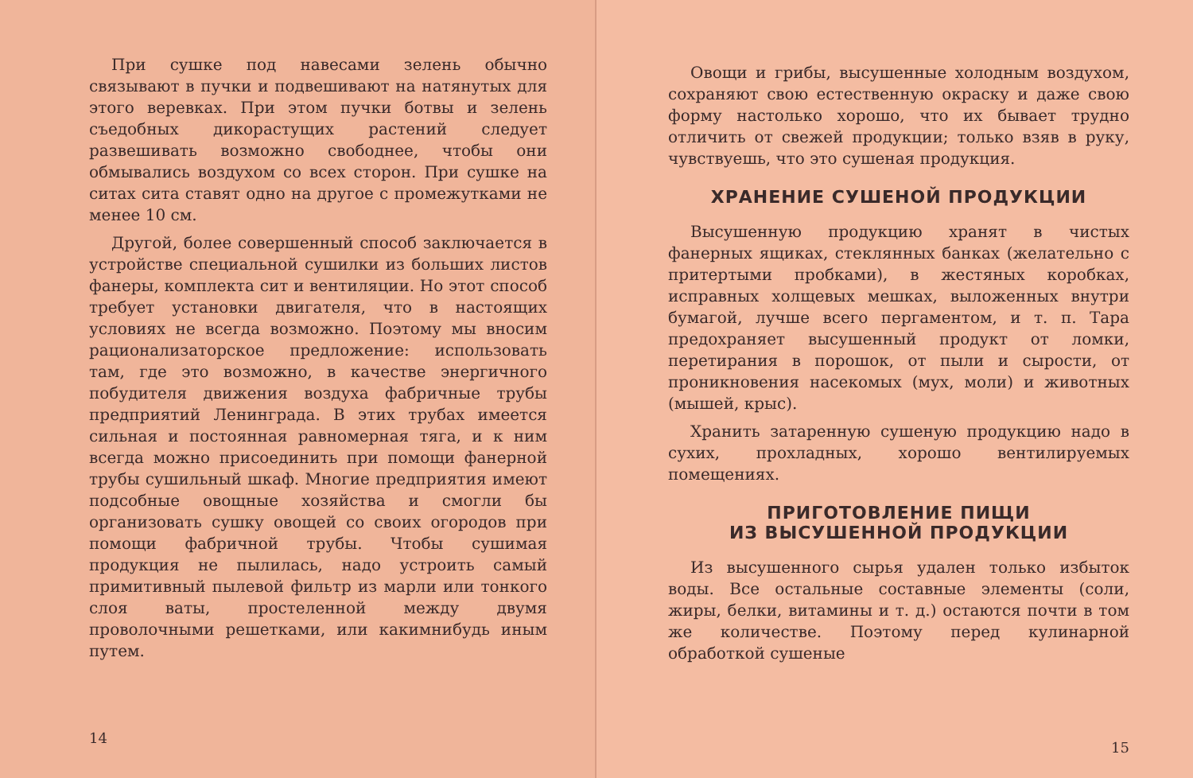При сушке под навесами зелень обычно связывают в пучки и подвешивают на натянутых для этого веревках. При этом пучки ботвы и зелень съедобных дикорастущих растений следует развешивать возможно свободнее, чтобы они обмывались воздухом со всех сторон. При сушке на ситах сита ставят одно на другое с промежутками не менее 10 см.
Другой, более совершенный способ заключается в устройстве специальной сушилки из больших листов фанеры, комплекта сит и вентиляции. Но этот способ требует установки двигателя, что в настоящих условиях не всегда возможно. Поэтому мы вносим рационализаторское предложение: использовать там, где это возможно, в качестве энергичного побудителя движения воздуха фабричные трубы предприятий Ленинграда. В этих трубах имеется сильная и постоянная равномерная тяга, и к ним всегда можно присоединить при помощи фанерной трубы сушильный шкаф. Многие предприятия имеют подсобные овощные хозяйства и смогли бы организовать сушку овощей со своих огородов при помощи фабричной трубы. Чтобы сушимая продукция не пылилась, надо устроить самый примитивный пылевой фильтр из марли или тонкого слоя ваты, простеленной между двумя проволочными решетками, или какимнибудь иным путем.
14
Овощи и грибы, высушенные холодным воздухом, сохраняют свою естественную окраску и даже свою форму настолько хорошо, что их бывает трудно отличить от свежей продукции; только взяв в руку, чувствуешь, что это сушеная продукция.
ХРАНЕНИЕ СУШЕНОЙ ПРОДУКЦИИ
Высушенную продукцию хранят в чистых фанерных ящиках, стеклянных банках (желательно с притертыми пробками), в жестяных коробках, исправных холщевых мешках, выложенных внутри бумагой, лучше всего пергаментом, и т. п. Тара предохраняет высушенный продукт от ломки, перетирания в порошок, от пыли и сырости, от проникновения насекомых (мух, моли) и животных (мышей, крыс).
Хранить затаренную сушеную продукцию надо в сухих, прохладных, хорошо вентилируемых помещениях.
ПРИГОТОВЛЕНИЕ ПИЩИ
ИЗ ВЫСУШЕННОЙ ПРОДУКЦИИ
Из высушенного сырья удален только избыток воды. Все остальные составные элементы (соли, жиры, белки, витамины и т. д.) остаются почти в том же количестве. Поэтому перед кулинарной обработкой сушеные
15